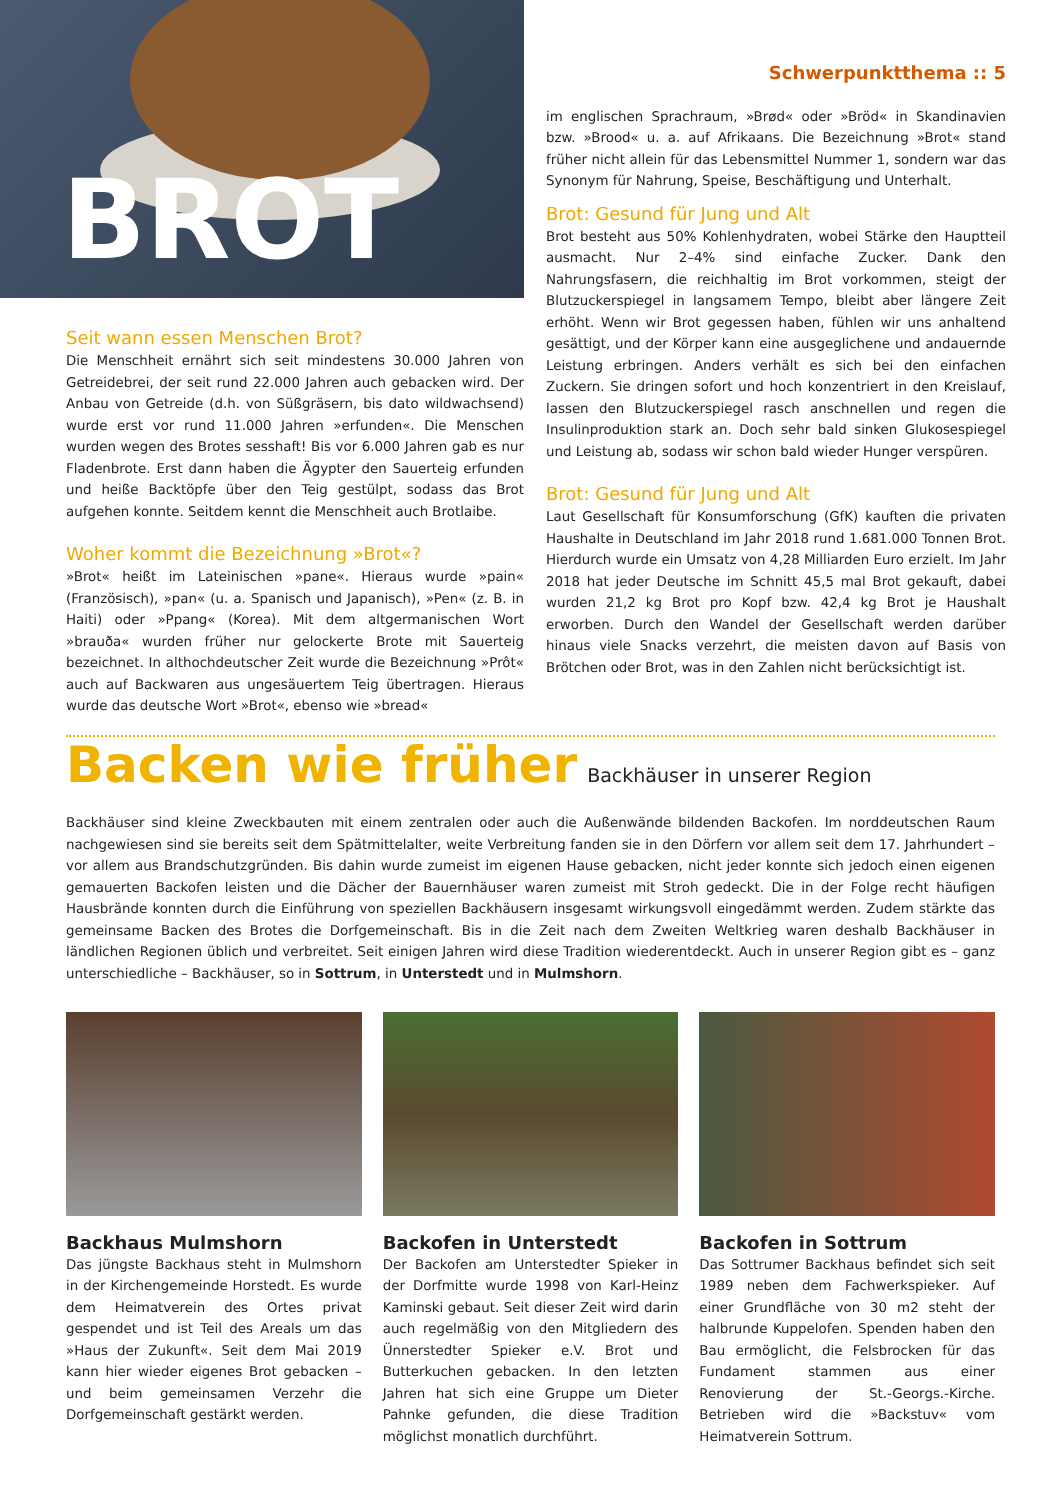BROT
Seit wann essen Menschen Brot?
Die Menschheit ernährt sich seit mindestens 30.000 Jahren von Getreidebrei, der seit rund 22.000 Jahren auch gebacken wird. Der Anbau von Getreide (d.h. von Süßgräsern, bis dato wildwachsend) wurde erst vor rund 11.000 Jahren »erfunden«. Die Menschen wurden wegen des Brotes sesshaft! Bis vor 6.000 Jahren gab es nur Fladenbrote. Erst dann haben die Ägypter den Sauerteig erfunden und heiße Backtöpfe über den Teig gestülpt, sodass das Brot aufgehen konnte. Seitdem kennt die Menschheit auch Brotlaibe.
Woher kommt die Bezeichnung »Brot«?
»Brot« heißt im Lateinischen »pane«. Hieraus wurde »pain« (Französisch), »pan« (u. a. Spanisch und Japanisch), »Pen« (z. B. in Haiti) oder »Ppang« (Korea). Mit dem altgermanischen Wort »brauða« wurden früher nur gelockerte Brote mit Sauerteig bezeichnet. In althochdeutscher Zeit wurde die Bezeichnung »Prôt« auch auf Backwaren aus ungesäuertem Teig übertragen. Hieraus wurde das deutsche Wort »Brot«, ebenso wie »bread«
Schwerpunktthema :: 5
im englischen Sprachraum, »Brød« oder »Bröd« in Skandinavien bzw. »Brood« u. a. auf Afrikaans. Die Bezeichnung »Brot« stand früher nicht allein für das Lebensmittel Nummer 1, sondern war das Synonym für Nahrung, Speise, Beschäftigung und Unterhalt.
Brot: Gesund für Jung und Alt
Brot besteht aus 50% Kohlenhydraten, wobei Stärke den Hauptteil ausmacht. Nur 2–4% sind einfache Zucker. Dank den Nahrungsfasern, die reichhaltig im Brot vorkommen, steigt der Blutzuckerspiegel in langsamem Tempo, bleibt aber längere Zeit erhöht. Wenn wir Brot gegessen haben, fühlen wir uns anhaltend gesättigt, und der Körper kann eine ausgeglichene und andauernde Leistung erbringen. Anders verhält es sich bei den einfachen Zuckern. Sie dringen sofort und hoch konzentriert in den Kreislauf, lassen den Blutzuckerspiegel rasch anschnellen und regen die Insulinproduktion stark an. Doch sehr bald sinken Glukosespiegel und Leistung ab, sodass wir schon bald wieder Hunger verspüren.
Brot: Gesund für Jung und Alt
Laut Gesellschaft für Konsumforschung (GfK) kauften die privaten Haushalte in Deutschland im Jahr 2018 rund 1.681.000 Tonnen Brot. Hierdurch wurde ein Umsatz von 4,28 Milliarden Euro erzielt. Im Jahr 2018 hat jeder Deutsche im Schnitt 45,5 mal Brot gekauft, dabei wurden 21,2 kg Brot pro Kopf bzw. 42,4 kg Brot je Haushalt erworben. Durch den Wandel der Gesellschaft werden darüber hinaus viele Snacks verzehrt, die meisten davon auf Basis von Brötchen oder Brot, was in den Zahlen nicht berücksichtigt ist.
Backen wie früher
Backhäuser in unserer Region
Backhäuser sind kleine Zweckbauten mit einem zentralen oder auch die Außenwände bildenden Backofen. Im norddeutschen Raum nachgewiesen sind sie bereits seit dem Spätmittelalter, weite Verbreitung fanden sie in den Dörfern vor allem seit dem 17. Jahrhundert – vor allem aus Brandschutzgründen. Bis dahin wurde zumeist im eigenen Hause gebacken, nicht jeder konnte sich jedoch einen eigenen gemauerten Backofen leisten und die Dächer der Bauernhäuser waren zumeist mit Stroh gedeckt. Die in der Folge recht häufigen Hausbrände konnten durch die Einführung von speziellen Backhäusern insgesamt wirkungsvoll eingedämmt werden. Zudem stärkte das gemeinsame Backen des Brotes die Dorfgemeinschaft. Bis in die Zeit nach dem Zweiten Weltkrieg waren deshalb Backhäuser in ländlichen Regionen üblich und verbreitet. Seit einigen Jahren wird diese Tradition wiederentdeckt. Auch in unserer Region gibt es – ganz unterschiedliche – Backhäuser, so in Sottrum, in Unterstedt und in Mulmshorn.
Backhaus Mulmshorn
Das jüngste Backhaus steht in Mulmshorn in der Kirchengemeinde Horstedt. Es wurde dem Heimatverein des Ortes privat gespendet und ist Teil des Areals um das »Haus der Zukunft«. Seit dem Mai 2019 kann hier wieder eigenes Brot gebacken – und beim gemeinsamen Verzehr die Dorfgemeinschaft gestärkt werden.
Backofen in Unterstedt
Der Backofen am Unterstedter Spieker in der Dorfmitte wurde 1998 von Karl-Heinz Kaminski gebaut. Seit dieser Zeit wird darin auch regelmäßig von den Mitgliedern des Ünnerstedter Spieker e.V. Brot und Butterkuchen gebacken. In den letzten Jahren hat sich eine Gruppe um Dieter Pahnke gefunden, die diese Tradition möglichst monatlich durchführt.
Backofen in Sottrum
Das Sottrumer Backhaus befindet sich seit 1989 neben dem Fachwerkspieker. Auf einer Grundfläche von 30 m2 steht der halbrunde Kuppelofen. Spenden haben den Bau ermöglicht, die Felsbrocken für das Fundament stammen aus einer Renovierung der St.-Georgs.-Kirche. Betrieben wird die »Backstuv« vom Heimatverein Sottrum.